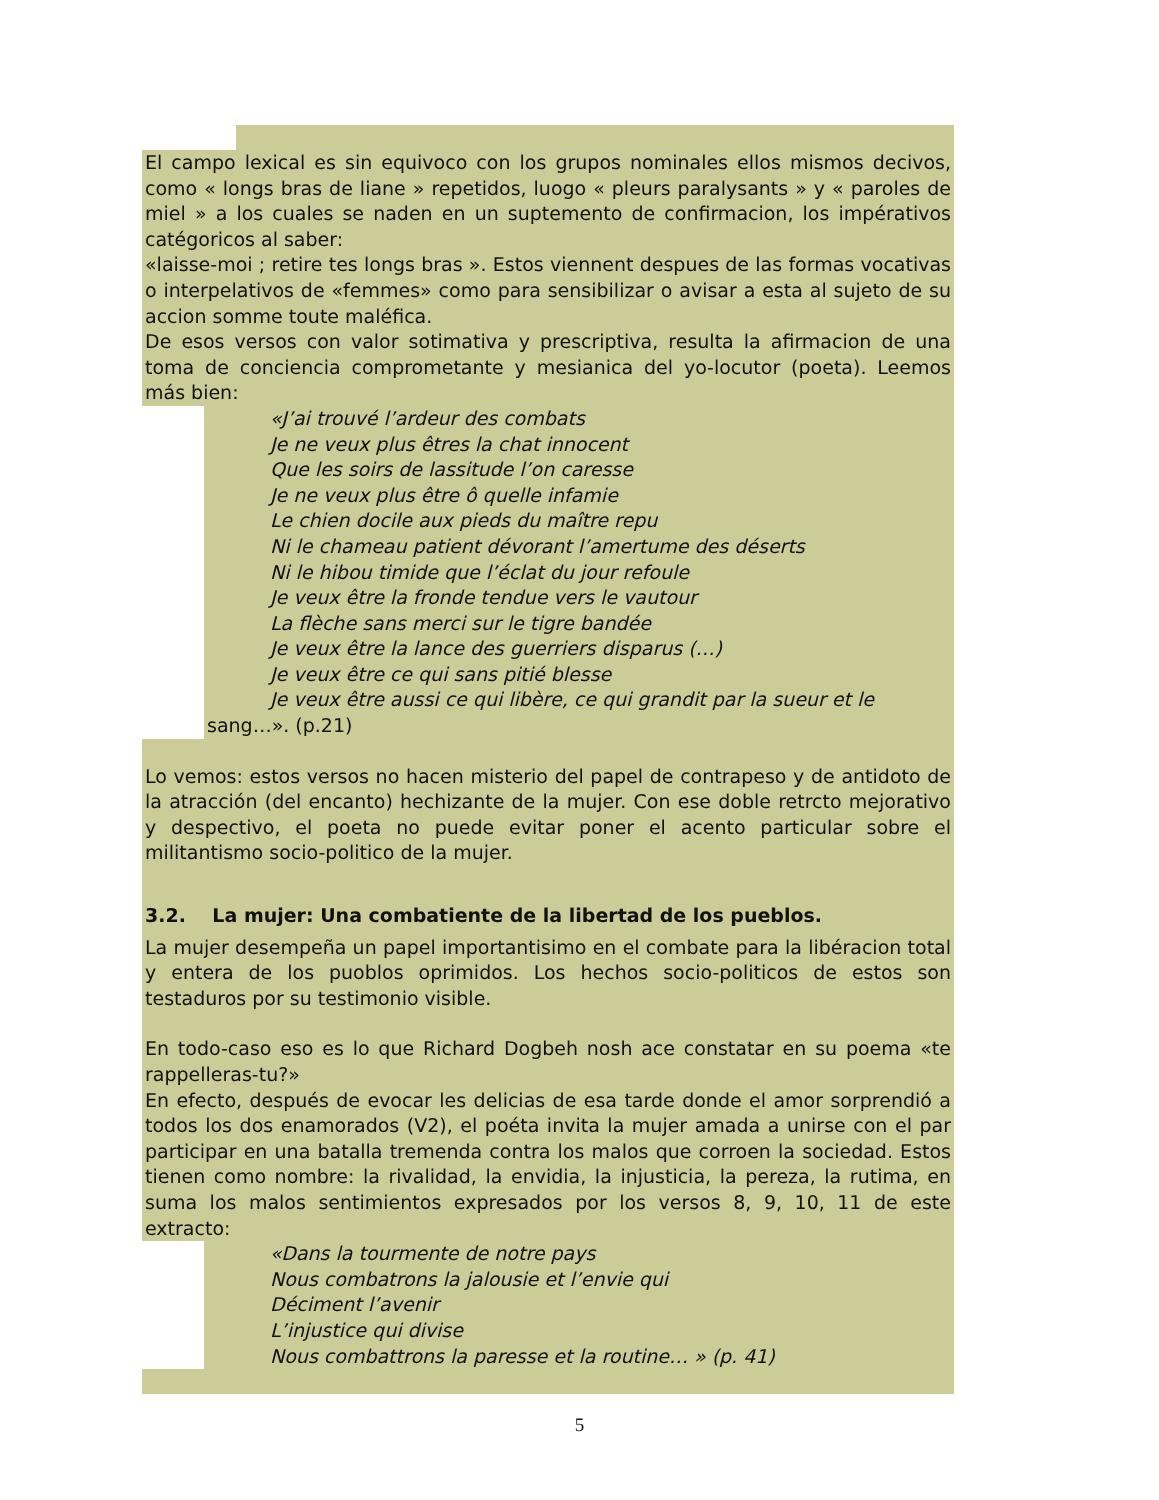El campo lexical es sin equivoco con los grupos nominales ellos mismos decivos, como « longs bras de liane » repetidos, luogo « pleurs paralysants » y « paroles de miel » a los cuales se naden en un suptemento de confirmacion, los impérativos catégoricos al saber:
«laisse-moi ; retire tes longs bras ». Estos viennent despues de las formas vocativas o interpelativos de «femmes» como para sensibilizar o avisar a esta al sujeto de su accion somme toute maléfica.
De esos versos con valor sotimativa y prescriptiva, resulta la afirmacion de una toma de conciencia comprometante y mesianica del yo-locutor (poeta). Leemos más bien:
«J’ai trouvé l’ardeur des combats
Je ne veux plus êtres la chat innocent
Que les soirs de lassitude l’on caresse
Je ne veux plus être ô quelle infamie
Le chien docile aux pieds du maître repu
Ni le chameau patient dévorant l’amertume des déserts
Ni le hibou timide que l’éclat du jour refoule
Je veux être la fronde tendue vers le vautour
La flèche sans merci sur le tigre bandée
Je veux être la lance des guerriers disparus (…)
Je veux être ce qui sans pitié blesse
Je veux être aussi ce qui libère, ce qui grandit par la sueur et le
sang…». (p.21)
Lo vemos: estos versos no hacen misterio del papel de contrapeso y de antidoto de la atracción (del encanto) hechizante de la mujer. Con ese doble retrcto mejorativo y despectivo, el poeta no puede evitar poner el acento particular sobre el militantismo socio-politico de la mujer.
3.2. La mujer: Una combatiente de la libertad de los pueblos.
La mujer desempeña un papel importantisimo en el combate para la libéracion total y entera de los puoblos oprimidos. Los hechos socio-politicos de estos son testaduros por su testimonio visible.
En todo-caso eso es lo que Richard Dogbeh nosh ace constatar en su poema «te rappelleras-tu?»
En efecto, después de evocar les delicias de esa tarde donde el amor sorprendió a todos los dos enamorados (V2), el poéta invita la mujer amada a unirse con el par participar en una batalla tremenda contra los malos que corroen la sociedad. Estos tienen como nombre: la rivalidad, la envidia, la injusticia, la pereza, la rutima, en suma los malos sentimientos expresados por los versos 8, 9, 10, 11 de este extracto:
«Dans la tourmente de notre pays
Nous combatrons la jalousie et l’envie qui
Déciment l’avenir
L’injustice qui divise
Nous combattrons la paresse et la routine… » (p. 41)
5